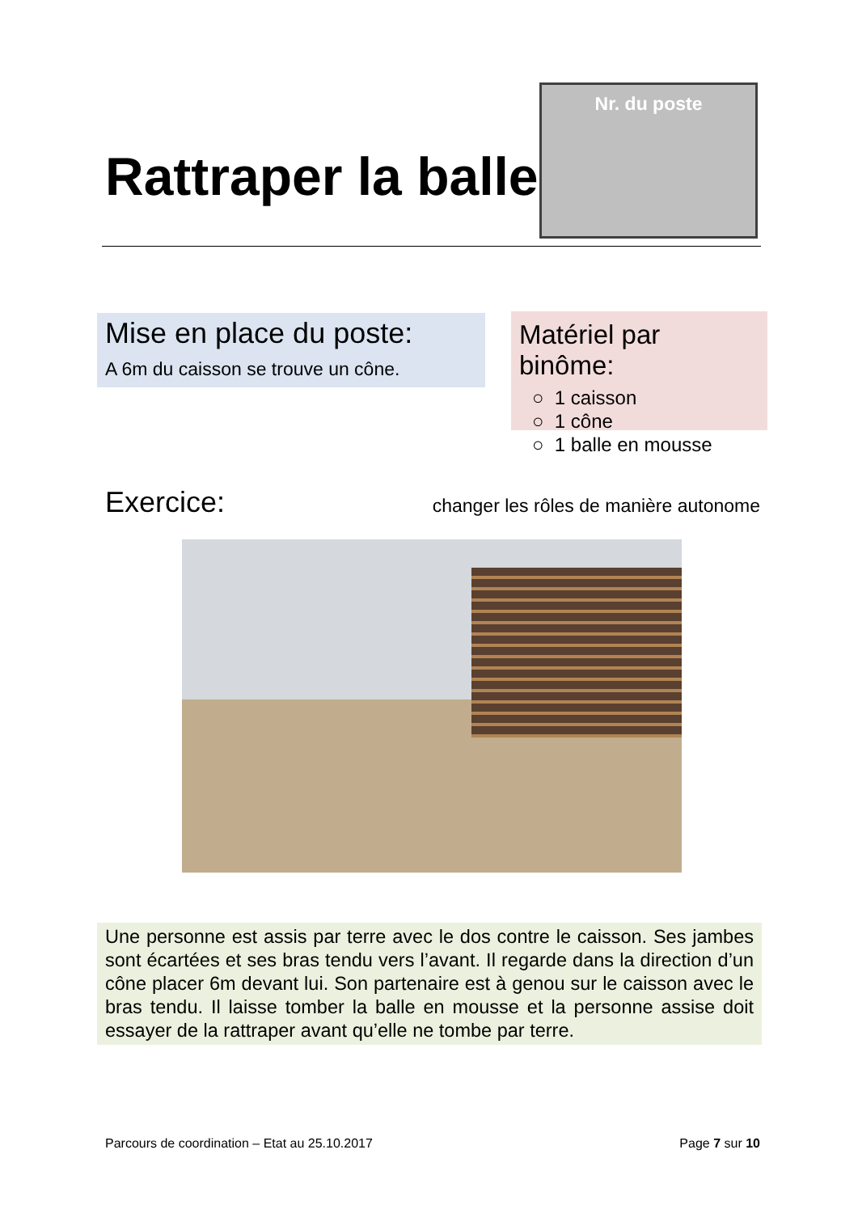Rattraper la balle
Nr. du poste
Mise en place du poste:
A 6m du caisson se trouve un cône.
Matériel par binôme:
○ 1 caisson
○ 1 cône
○ 1 balle en mousse
Exercice: changer les rôles de manière autonome
Une personne est assis par terre avec le dos contre le caisson. Ses jambes sont écartées et ses bras tendu vers l’avant. Il regarde dans la direction d’un cône placer 6m devant lui. Son partenaire est à genou sur le caisson avec le bras tendu. Il laisse tomber la balle en mousse et la personne assise doit essayer de la rattraper avant qu’elle ne tombe par terre.
Parcours de coordination – Etat au 25.10.2017 Page 7 sur 10